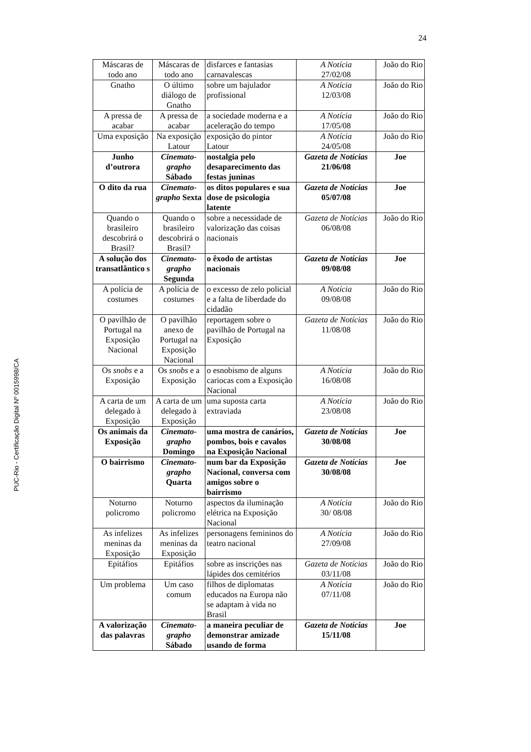24
PUC-Rio - Certificação Digital Nº 0015998/CA
| Máscaras de todo ano | Máscaras de todo ano | disfarces e fantasias carnavalescas | A Notícia 27/02/08 | João do Rio |
| Gnatho | O último diálogo de Gnatho | sobre um bajulador profissional | A Notícia 12/03/08 | João do Rio |
| A pressa de acabar | A pressa de acabar | a sociedade moderna e a aceleração do tempo | A Notícia 17/05/08 | João do Rio |
| Uma exposição | Na exposição Latour | exposição do pintor Latour | A Notícia 24/05/08 | João do Rio |
| Junho d’outrora | Cinemato-grapho Sábado | nostalgia pelo desaparecimento das festas juninas | Gazeta de Notícias 21/06/08 | Joe |
| O dito da rua | Cinemato-grapho Sexta | os ditos populares e sua dose de psicologia latente | Gazeta de Notícias 05/07/08 | Joe |
| Quando o brasileiro descobrirá o Brasil? | Quando o brasileiro descobrirá o Brasil? | sobre a necessidade de valorização das coisas nacionais | Gazeta de Notícias 06/08/08 | João do Rio |
| A solução dos transatlântico s | Cinemato-grapho Segunda | o êxodo de artistas nacionais | Gazeta de Notícias 09/08/08 | Joe |
| A polícia de costumes | A polícia de costumes | o excesso de zelo policial e a falta de liberdade do cidadão | A Notícia 09/08/08 | João do Rio |
| O pavilhão de Portugal na Exposição Nacional | O pavilhão anexo de Portugal na Exposição Nacional | reportagem sobre o pavilhão de Portugal na Exposição | Gazeta de Notícias 11/08/08 | João do Rio |
| Os snobs e a Exposição | Os snobs e a Exposição | o esnobismo de alguns cariocas com a Exposição Nacional | A Notícia 16/08/08 | João do Rio |
| A carta de um delegado à Exposição | A carta de um delegado à Exposição | uma suposta carta extraviada | A Notícia 23/08/08 | João do Rio |
| Os animais da Exposição | Cinemato-grapho Domingo | uma mostra de canários, pombos, bois e cavalos na Exposição Nacional | Gazeta de Notícias 30/08/08 | Joe |
| O bairrismo | Cinemato-grapho Quarta | num bar da Exposição Nacional, conversa com amigos sobre o bairrismo | Gazeta de Notícias 30/08/08 | Joe |
| Noturno policromo | Noturno policromo | aspectos da iluminação elétrica na Exposição Nacional | A Notícia 30/ 08/08 | João do Rio |
| As infelizes meninas da Exposição | As infelizes meninas da Exposição | personagens femininos do teatro nacional | A Notícia 27/09/08 | João do Rio |
| Epitáfios | Epitáfios | sobre as inscrições nas lápides dos cemitérios | Gazeta de Notícias 03/11/08 | João do Rio |
| Um problema | Um caso comum | filhos de diplomatas educados na Europa não se adaptam à vida no Brasil | A Notícia 07/11/08 | João do Rio |
| A valorização das palavras | Cinemato-grapho Sábado | a maneira peculiar de demonstrar amizade usando de forma | Gazeta de Notícias 15/11/08 | Joe |